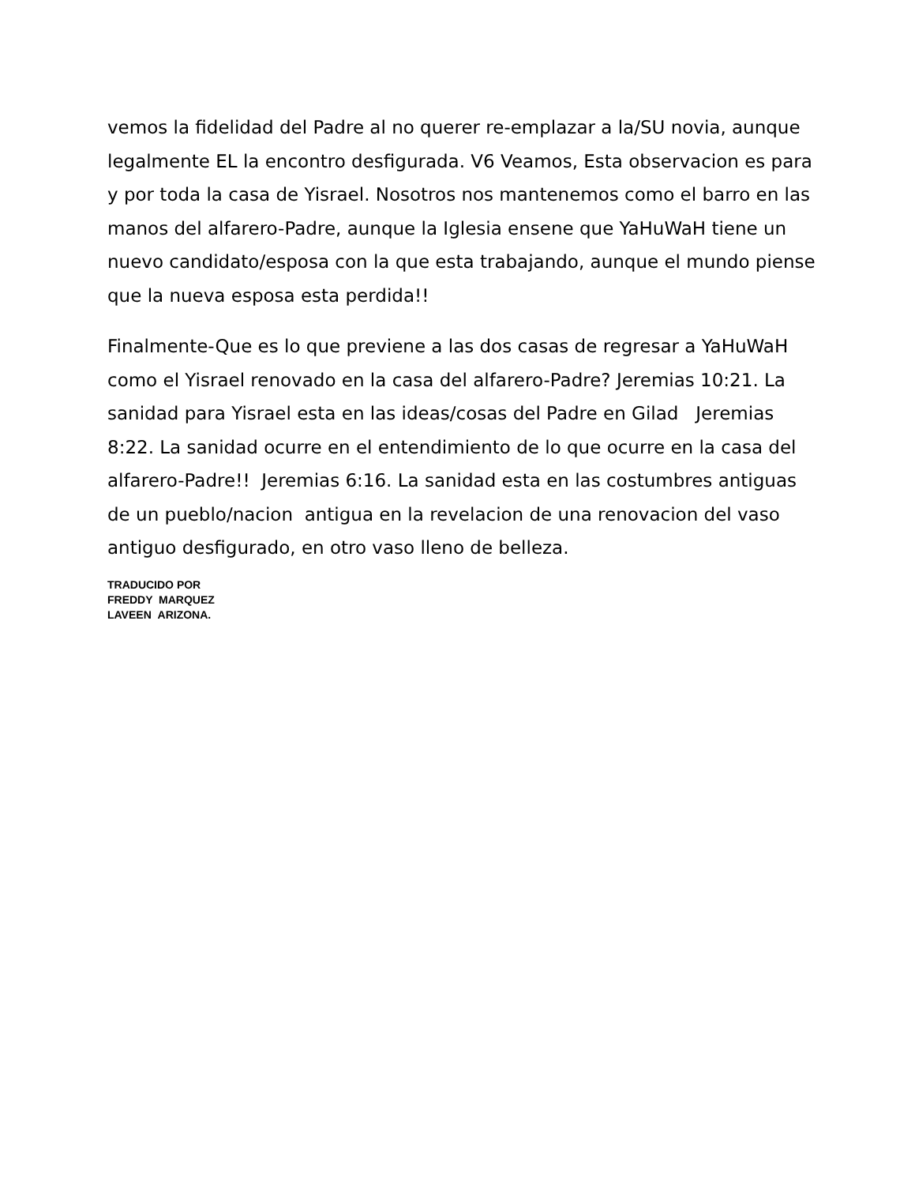vemos la fidelidad del Padre al no querer re-emplazar a la/SU novia, aunque legalmente EL la encontro desfigurada. V6 Veamos, Esta observacion es para y por toda la casa de Yisrael. Nosotros nos mantenemos como el barro en las manos del alfarero-Padre, aunque la Iglesia ensene que YaHuWaH tiene un nuevo candidato/esposa con la que esta trabajando, aunque el mundo piense que la nueva esposa esta perdida!!
Finalmente-Que es lo que previene a las dos casas de regresar a YaHuWaH como el Yisrael renovado en la casa del alfarero-Padre? Jeremias 10:21. La sanidad para Yisrael esta en las ideas/cosas del Padre en Gilad Jeremias 8:22. La sanidad ocurre en el entendimiento de lo que ocurre en la casa del alfarero-Padre!! Jeremias 6:16. La sanidad esta en las costumbres antiguas de un pueblo/nacion antigua en la revelacion de una renovacion del vaso antiguo desfigurado, en otro vaso lleno de belleza.
TRADUCIDO POR
FREDDY MARQUEZ
LAVEEN ARIZONA.